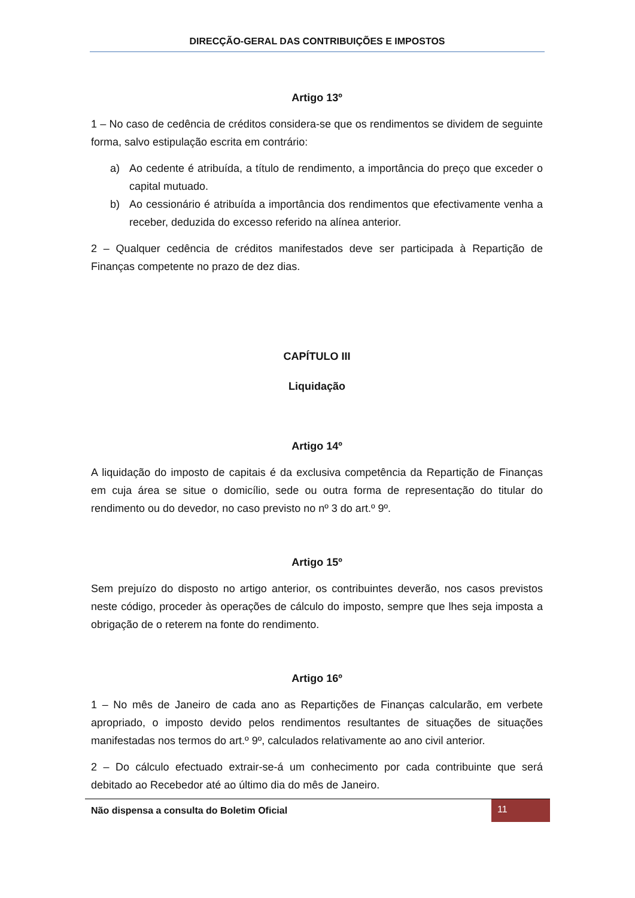DIRECÇÃO-GERAL DAS CONTRIBUIÇÕES E IMPOSTOS
Artigo 13º
1 – No caso de cedência de créditos considera-se que os rendimentos se dividem de seguinte forma, salvo estipulação escrita em contrário:
a) Ao cedente é atribuída, a título de rendimento, a importância do preço que exceder o capital mutuado.
b) Ao cessionário é atribuída a importância dos rendimentos que efectivamente venha a receber, deduzida do excesso referido na alínea anterior.
2 – Qualquer cedência de créditos manifestados deve ser participada à Repartição de Finanças competente no prazo de dez dias.
CAPÍTULO III
Liquidação
Artigo 14º
A liquidação do imposto de capitais é da exclusiva competência da Repartição de Finanças em cuja área se situe o domicílio, sede ou outra forma de representação do titular do rendimento ou do devedor, no caso previsto no nº 3 do art.º 9º.
Artigo 15º
Sem prejuízo do disposto no artigo anterior, os contribuintes deverão, nos casos previstos neste código, proceder às operações de cálculo do imposto, sempre que lhes seja imposta a obrigação de o reterem na fonte do rendimento.
Artigo 16º
1 – No mês de Janeiro de cada ano as Repartições de Finanças calcularão, em verbete apropriado, o imposto devido pelos rendimentos resultantes de situações de situações manifestadas nos termos do art.º 9º, calculados relativamente ao ano civil anterior.
2 – Do cálculo efectuado extrair-se-á um conhecimento por cada contribuinte que será debitado ao Recebedor até ao último dia do mês de Janeiro.
Não dispensa a consulta do Boletim Oficial 11